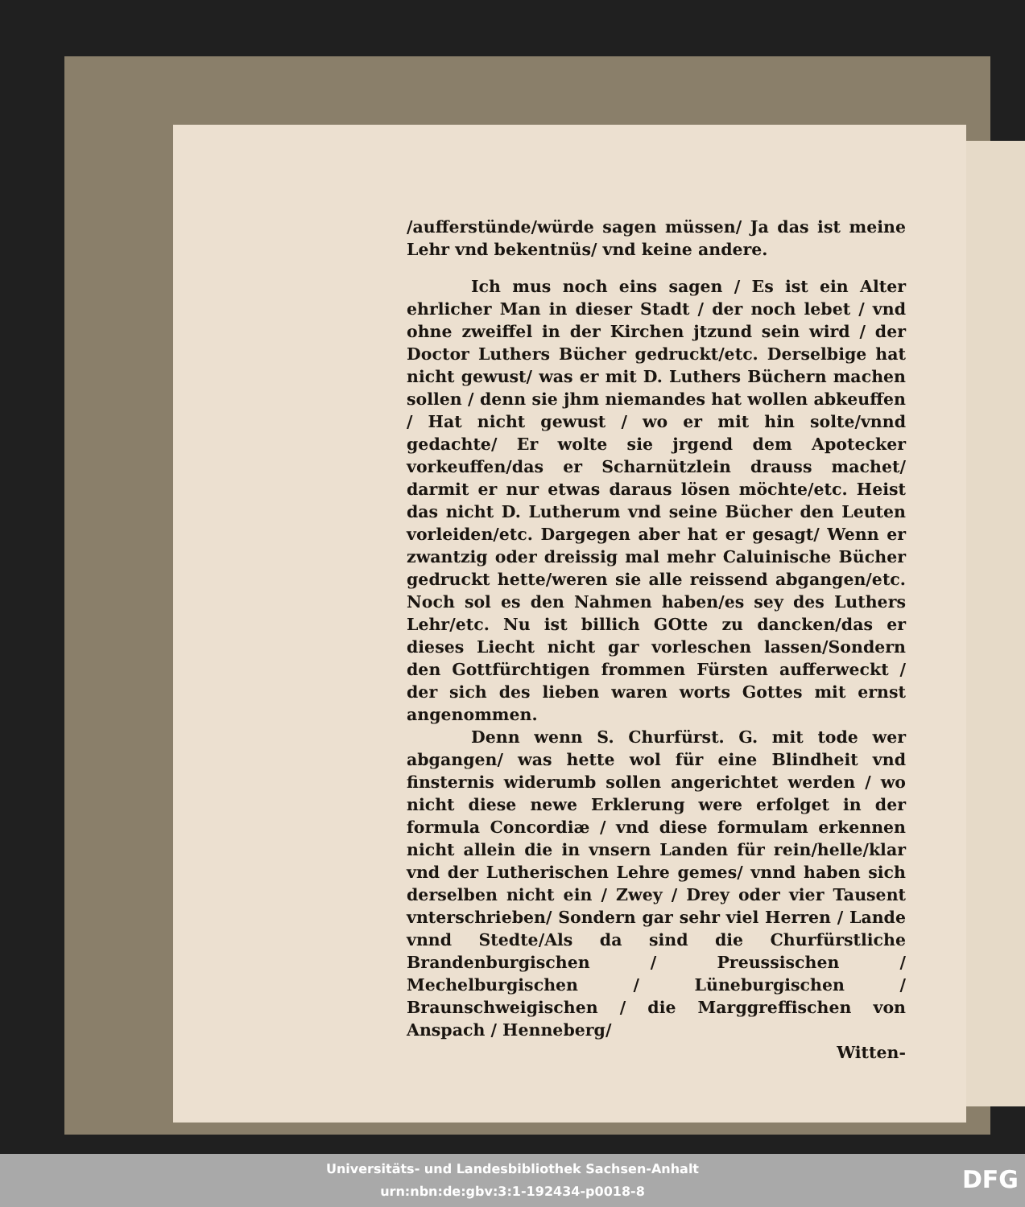/aufferstünde/würde sagen müssen/ Ja das ist meine Lehr vnd bekentnüs/ vnd keine andere.
Ich mus noch eins sagen / Es ist ein Alter ehrlicher Man in dieser Stadt / der noch lebet / vnd ohne zweiffel in der Kirchen jtzund sein wird / der Doctor Luthers Bücher gedruckt/etc. Derselbige hat nicht gewust/ was er mit D. Luthers Büchern machen sollen / denn sie jhm niemandes hat wollen abkeuffen / Hat nicht gewust / wo er mit hin solte/vnnd gedachte/ Er wolte sie jrgend dem Apotecker vorkeuffen/das er Scharnützlein drauss machet/ darmit er nur etwas daraus lösen möchte/etc. Heist das nicht D. Lutherum vnd seine Bücher den Leuten vorleiden/etc. Dargegen aber hat er gesagt/ Wenn er zwantzig oder dreissig mal mehr Caluinische Bücher gedruckt hette/weren sie alle reissend abgangen/etc. Noch sol es den Nahmen haben/es sey des Luthers Lehr/etc. Nu ist billich GOtte zu dancken/das er dieses Liecht nicht gar vorleschen lassen/Sondern den Gottfürchtigen frommen Fürsten aufferweckt / der sich des lieben waren worts Gottes mit ernst angenommen.
Denn wenn S. Churfürst. G. mit tode wer abgangen/ was hette wol für eine Blindheit vnd finsternis widerumb sollen angerichtet werden / wo nicht diese newe Erklerung were erfolget in der formula Concordiæ / vnd diese formulam erkennen nicht allein die in vnsern Landen für rein/helle/klar vnd der Lutherischen Lehre gemes/ vnnd haben sich derselben nicht ein / Zwey / Drey oder vier Tausent vnterschrieben/ Sondern gar sehr viel Herren / Lande vnnd Stedte/Als da sind die Churfürstliche Brandenburgischen / Preussischen / Mechelburgischen / Lüneburgischen / Braunschweigischen / die Marggreffischen von Anspach / Henneberg/
Witten-
Universitäts- und Landesbibliothek Sachsen-Anhalt
urn:nbn:de:gbv:3:1-192434-p0018-8
DFG